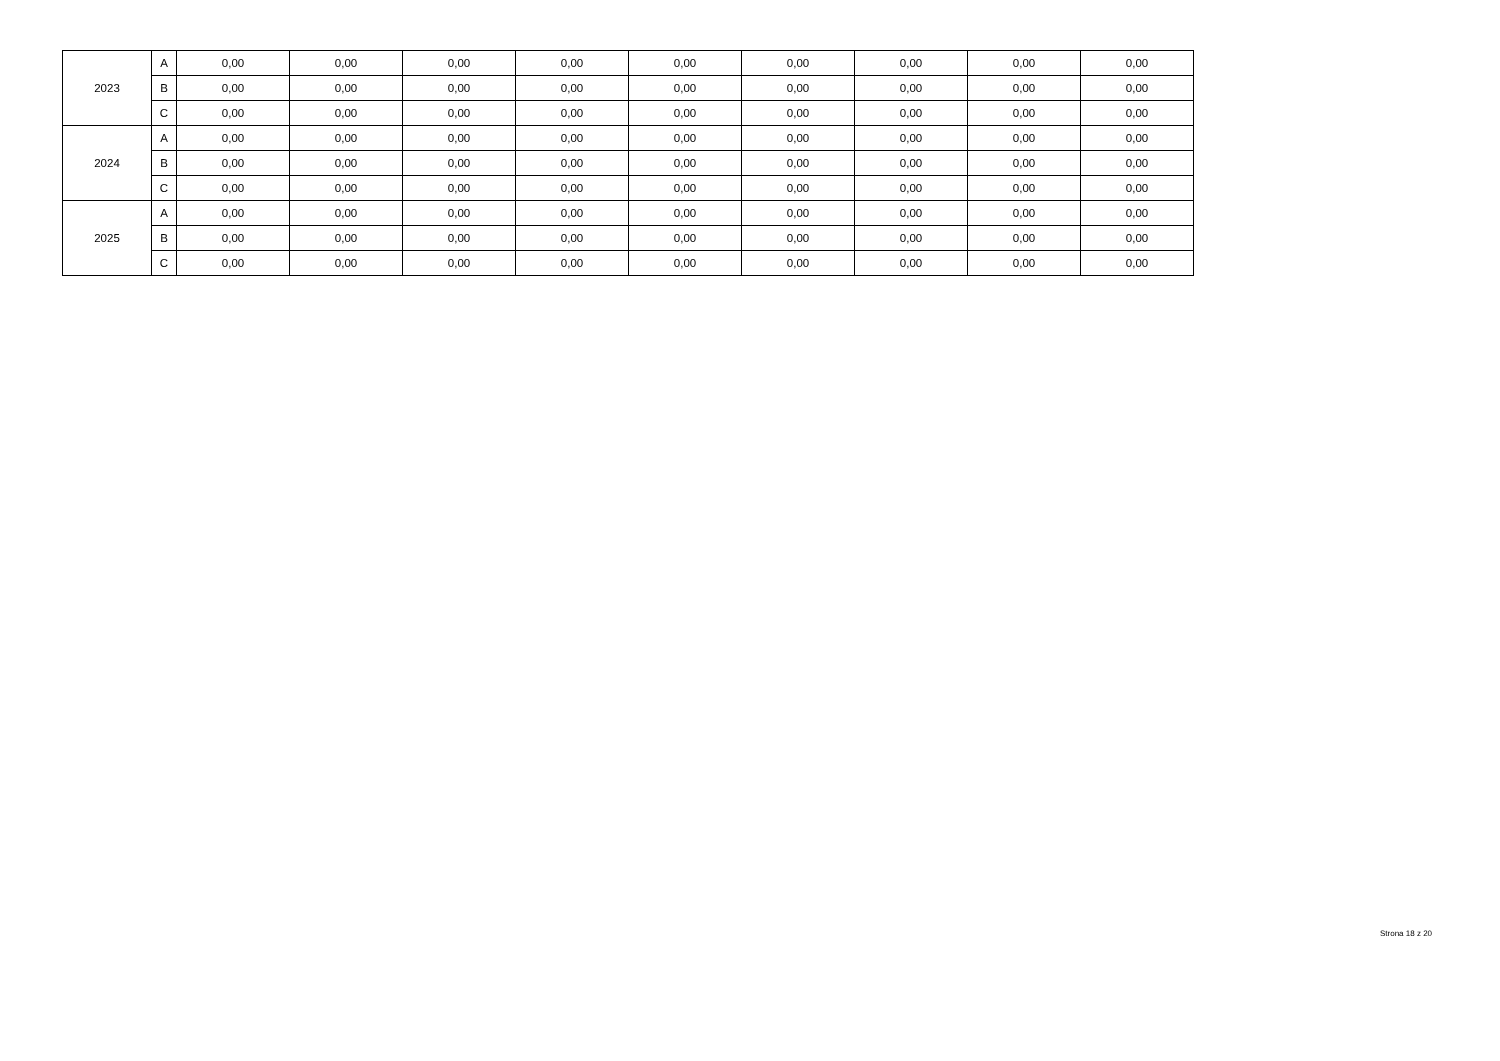| 2023 | A | 0,00 | 0,00 | 0,00 | 0,00 | 0,00 | 0,00 | 0,00 | 0,00 | 0,00 |
| | B | 0,00 | 0,00 | 0,00 | 0,00 | 0,00 | 0,00 | 0,00 | 0,00 | 0,00 |
| | C | 0,00 | 0,00 | 0,00 | 0,00 | 0,00 | 0,00 | 0,00 | 0,00 | 0,00 |
| 2024 | A | 0,00 | 0,00 | 0,00 | 0,00 | 0,00 | 0,00 | 0,00 | 0,00 | 0,00 |
| | B | 0,00 | 0,00 | 0,00 | 0,00 | 0,00 | 0,00 | 0,00 | 0,00 | 0,00 |
| | C | 0,00 | 0,00 | 0,00 | 0,00 | 0,00 | 0,00 | 0,00 | 0,00 | 0,00 |
| 2025 | A | 0,00 | 0,00 | 0,00 | 0,00 | 0,00 | 0,00 | 0,00 | 0,00 | 0,00 |
| | B | 0,00 | 0,00 | 0,00 | 0,00 | 0,00 | 0,00 | 0,00 | 0,00 | 0,00 |
| | C | 0,00 | 0,00 | 0,00 | 0,00 | 0,00 | 0,00 | 0,00 | 0,00 | 0,00 |
Strona 18 z 20